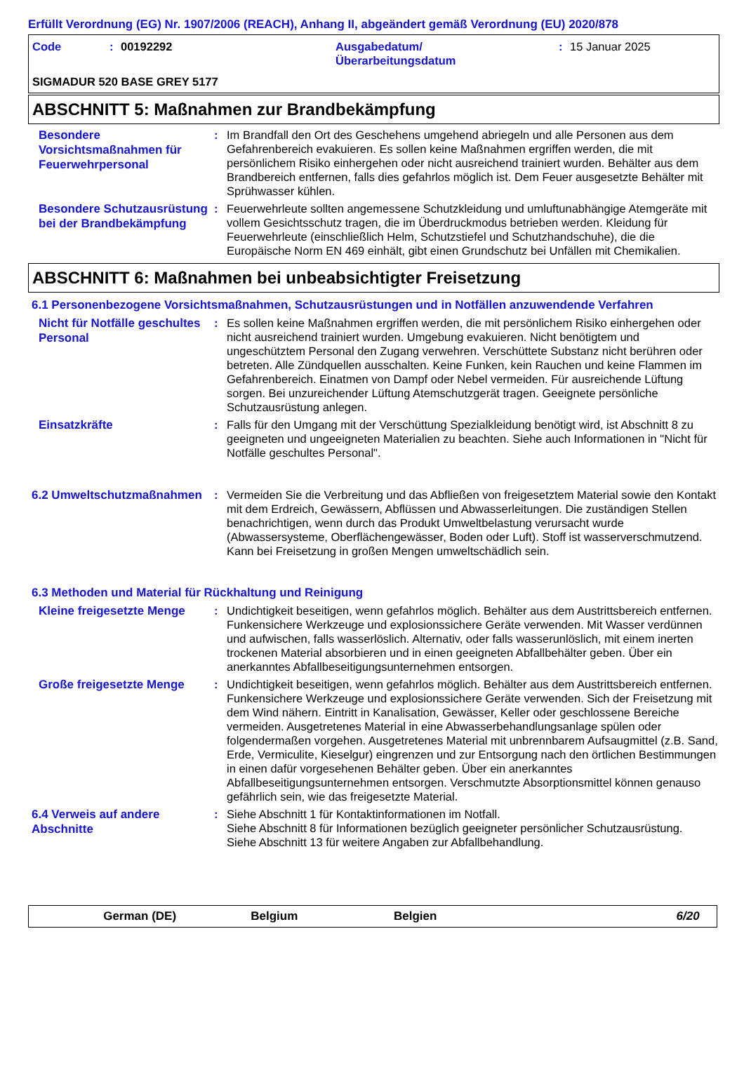Erfüllt Verordnung (EG) Nr. 1907/2006 (REACH), Anhang II, abgeändert gemäß Verordnung (EU) 2020/878
Code: 00192292 Ausgabedatum/
Überarbeitungsdatum: 15 Januar 2025
SIGMADUR 520 BASE GREY 5177
ABSCHNITT 5: Maßnahmen zur Brandbekämpfung
Besondere Vorsichtsmaßnahmen für Feuerwehrpersonal
: Im Brandfall den Ort des Geschehens umgehend abriegeln und alle Personen aus dem Gefahrenbereich evakuieren. Es sollen keine Maßnahmen ergriffen werden, die mit persönlichem Risiko einhergehen oder nicht ausreichend trainiert wurden. Behälter aus dem Brandbereich entfernen, falls dies gefahrlos möglich ist. Dem Feuer ausgesetzte Behälter mit Sprühwasser kühlen.
Besondere Schutzausrüstung bei der Brandbekämpfung
: Feuerwehrleute sollten angemessene Schutzkleidung und umluftunabhängige Atemgeräte mit vollem Gesichtsschutz tragen, die im Überdruckmodus betrieben werden. Kleidung für Feuerwehrleute (einschließlich Helm, Schutzstiefel und Schutzhandschuhe), die die Europäische Norm EN 469 einhält, gibt einen Grundschutz bei Unfällen mit Chemikalien.
ABSCHNITT 6: Maßnahmen bei unbeabsichtigter Freisetzung
6.1 Personenbezogene Vorsichtsmaßnahmen, Schutzausrüstungen und in Notfällen anzuwendende Verfahren
Nicht für Notfälle geschultes Personal
: Es sollen keine Maßnahmen ergriffen werden, die mit persönlichem Risiko einhergehen oder nicht ausreichend trainiert wurden. Umgebung evakuieren. Nicht benötigtem und ungeschütztem Personal den Zugang verwehren. Verschüttete Substanz nicht berühren oder betreten. Alle Zündquellen ausschalten. Keine Funken, kein Rauchen und keine Flammen im Gefahrenbereich. Einatmen von Dampf oder Nebel vermeiden. Für ausreichende Lüftung sorgen. Bei unzureichender Lüftung Atemschutzgerät tragen. Geeignete persönliche Schutzausrüstung anlegen.
Einsatzkräfte
: Falls für den Umgang mit der Verschüttung Spezialkleidung benötigt wird, ist Abschnitt 8 zu geeigneten und ungeeigneten Materialien zu beachten. Siehe auch Informationen in "Nicht für Notfälle geschultes Personal".
6.2 Umweltschutzmaßnahmen
: Vermeiden Sie die Verbreitung und das Abfließen von freigesetztem Material sowie den Kontakt mit dem Erdreich, Gewässern, Abflüssen und Abwasserleitungen. Die zuständigen Stellen benachrichtigen, wenn durch das Produkt Umweltbelastung verursacht wurde (Abwassersysteme, Oberflächengewässer, Boden oder Luft). Stoff ist wasserverschmutzend. Kann bei Freisetzung in großen Mengen umweltschädlich sein.
6.3 Methoden und Material für Rückhaltung und Reinigung
Kleine freigesetzte Menge
: Undichtigkeit beseitigen, wenn gefahrlos möglich. Behälter aus dem Austrittsbereich entfernen. Funkensichere Werkzeuge und explosionssichere Geräte verwenden. Mit Wasser verdünnen und aufwischen, falls wasserlöslich. Alternativ, oder falls wasserunlöslich, mit einem inerten trockenen Material absorbieren und in einen geeigneten Abfallbehälter geben. Über ein anerkanntes Abfallbeseitigungsunternehmen entsorgen.
Große freigesetzte Menge
: Undichtigkeit beseitigen, wenn gefahrlos möglich. Behälter aus dem Austrittsbereich entfernen. Funkensichere Werkzeuge und explosionssichere Geräte verwenden. Sich der Freisetzung mit dem Wind nähern. Eintritt in Kanalisation, Gewässer, Keller oder geschlossene Bereiche vermeiden. Ausgetretenes Material in eine Abwasserbehandlungsanlage spülen oder folgendermaßen vorgehen. Ausgetretenes Material mit unbrennbarem Aufsaugmittel (z.B. Sand, Erde, Vermiculite, Kieselgur) eingrenzen und zur Entsorgung nach den örtlichen Bestimmungen in einen dafür vorgesehenen Behälter geben. Über ein anerkanntes Abfallbeseitigungsunternehmen entsorgen. Verschmutzte Absorptionsmittel können genauso gefährlich sein, wie das freigesetzte Material.
6.4 Verweis auf andere Abschnitte
: Siehe Abschnitt 1 für Kontaktinformationen im Notfall.
Siehe Abschnitt 8 für Informationen bezüglich geeigneter persönlicher Schutzausrüstung.
Siehe Abschnitt 13 für weitere Angaben zur Abfallbehandlung.
German (DE) Belgium Belgien 6/20